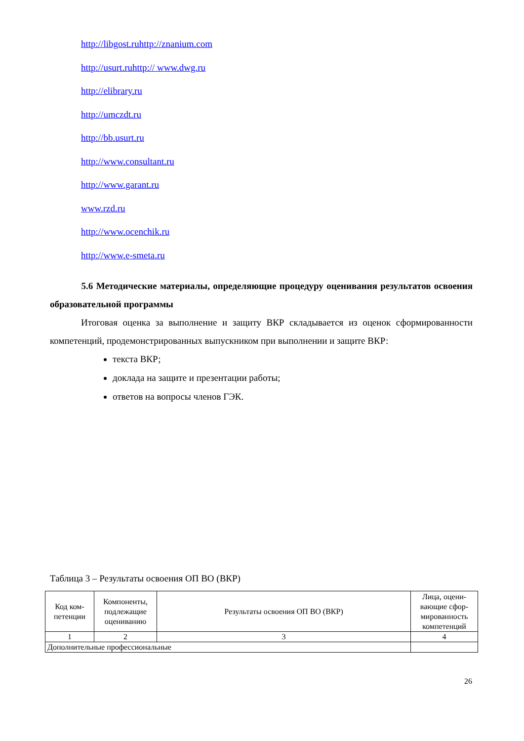http://libgost.ruhttp://znanium.com
http://usurt.ruhttp:// www.dwg.ru
http://elibrary.ru
http://umczdt.ru
http://bb.usurt.ru
http://www.consultant.ru
http://www.garant.ru
www.rzd.ru
http://www.ocenchik.ru
http://www.e-smeta.ru
5.6 Методические материалы, определяющие процедуру оценивания результатов освоения образовательной программы
Итоговая оценка за выполнение и защиту ВКР складывается из оценок сформированности компетенций, продемонстрированных выпускником при выполнении и защите ВКР:
текста ВКР;
доклада на защите и презентации работы;
ответов на вопросы членов ГЭК.
Таблица 3 – Результаты освоения ОП ВО (ВКР)
| Код ком-петенции | Компоненты, подлежащие оцениванию | Результаты освоения ОП ВО (ВКР) | Лица, оцени-вающие сфор-мированность компетенций |
| --- | --- | --- | --- |
| 1 | 2 | 3 | 4 |
| Дополнительные профессиональные | | | |
26